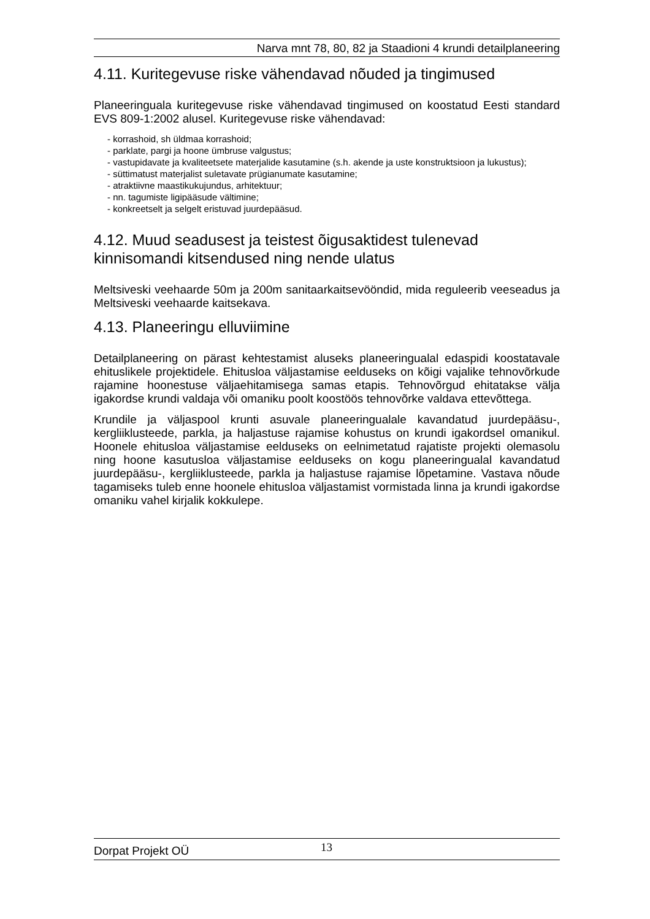Narva mnt 78, 80, 82 ja Staadioni 4 krundi detailplaneering
4.11. Kuritegevuse riske vähendavad nõuded ja tingimused
Planeeringuala kuritegevuse riske vähendavad tingimused on koostatud Eesti standard EVS 809-1:2002 alusel. Kuritegevuse riske vähendavad:
- korrashoid, sh üldmaa korrashoid;
- parklate, pargi ja hoone ümbruse valgustus;
- vastupidavate ja kvaliteetsete materjalide kasutamine (s.h. akende ja uste konstruktsioon ja lukustus);
- süttimatust materjalist suletavate prügianumate kasutamine;
- atraktiivne maastikukujundus, arhitektuur;
- nn. tagumiste ligipääsude vältimine;
- konkreetselt ja selgelt eristuvad juurdepääsud.
4.12. Muud seadusest ja teistest õigusaktidest tulenevad kinnisomandi kitsendused ning nende ulatus
Meltsiveski veehaarde 50m ja 200m sanitaarkaitsevööndid, mida reguleerib veeseadus ja Meltsiveski veehaarde kaitsekava.
4.13. Planeeringu elluviimine
Detailplaneering on pärast kehtestamist aluseks planeeringualal edaspidi koostatavale ehituslikele projektidele. Ehitusloa väljastamise eelduseks on kõigi vajalike tehnovõrkude rajamine hoonestuse väljaehitamisega samas etapis. Tehnovõrgud ehitatakse välja igakordse krundi valdaja või omaniku poolt koostöös tehnovõrke valdava ettevõttega.
Krundile ja väljaspool krunti asuvale planeeringualale kavandatud juurdepääsu-, kergliiklusteede, parkla, ja haljastuse rajamise kohustus on krundi igakordsel omanikul. Hoonele ehitusloa väljastamise eelduseks on eelnimetatud rajatiste projekti olemasolu ning hoone kasutusloa väljastamise eelduseks on kogu planeeringualal kavandatud juurdepääsu-, kergliiklusteede, parkla ja haljastuse rajamise lõpetamine. Vastava nõude tagamiseks tuleb enne hoonele ehitusloa väljastamist vormistada linna ja krundi igakordse omaniku vahel kirjalik kokkulepe.
Dorpat Projekt OÜ 13